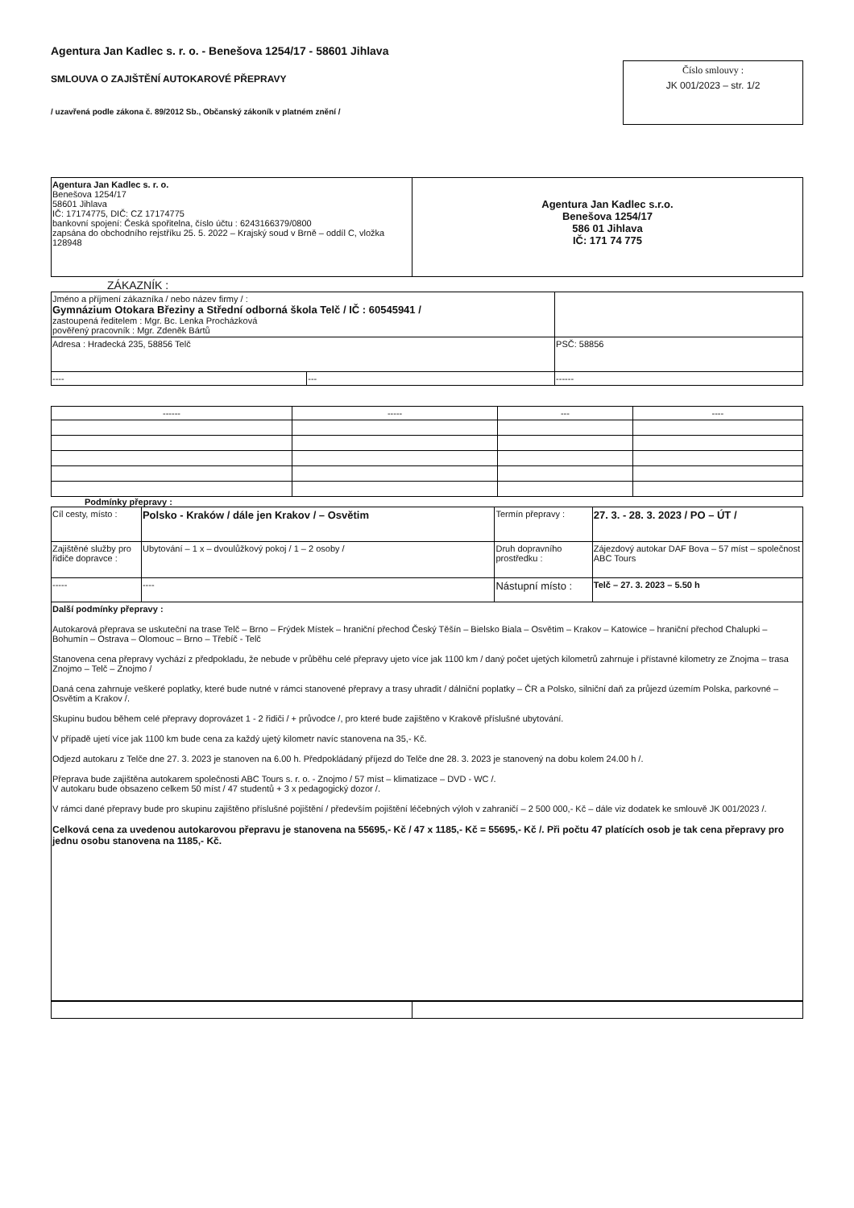Agentura Jan Kadlec s. r. o. - Benešova 1254/17 - 58601 Jihlava
SMLOUVA O ZAJIŠTĚNÍ AUTOKAROVÉ PŘEPRAVY
/ uzavřená podle zákona č. 89/2012 Sb., Občanský zákoník v platném znění /
Číslo smlouvy :
JK 001/2023 – str. 1/2
| Agentura Jan Kadlec s. r. o. Benešova 1254/17 58601 Jihlava IČ: 17174775, DIČ: CZ 17174775 bankovní spojení: Česká spořitelna, číslo účtu : 6243166379/0800 zapsána do obchodního rejstříku 25. 5. 2022 – Krajský soud v Brně – oddíl C, vložka 128948 | Agentura Jan Kadlec s.r.o. Benešova 1254/17 586 01 Jihlava IČ: 171 74 775 |
ZÁKAZNÍK :
| Jméno a příjmení zákazníka / nebo název firmy / : Gymnázium Otokara Březiny a Střední odborná škola Telč / IČ : 60545941 / zastoupená ředitelem : Mgr. Bc. Lenka Procházková pověřený pracovník : Mgr. Zdeněk Bártů | | |
| Adresa : Hradecká 235, 58856 Telč | | PSČ: 58856 |
| ---- | --- | ------ |
| ------ | ----- | --- | ---- |
Podmínky přepravy :
| Cíl cesty, místo : | Polsko - Kraków / dále jen Krakov / – Osvětim | Termín přepravy : | 27. 3. - 28. 3. 2023 / PO – ÚT / |
| Zajištěné služby pro řidiče dopravce : | Ubytování – 1 x – dvoulůžkový pokoj / 1 – 2 osoby / | Druh dopravního prostředku : | Zájezdový autokar DAF Bova – 57 míst – společnost ABC Tours |
| ----- | ---- | Nástupní místo : | Telč – 27. 3. 2023 – 5.50 h |
| Další podmínky přepravy : Autokarová přeprava se uskuteční na trase Telč – Brno – Frýdek Místek – hraniční přechod Český Těšín – Bielsko Biala – Osvětim – Krakov – Katowice – hraniční přechod Chalupki – Bohumín – Ostrava – Olomouc – Brno – Třebíč - Telč Stanovena cena přepravy vychází z předpokladu, že nebude v průběhu celé přepravy ujeto více jak 1100 km / daný počet ujetých kilometrů zahrnuje i přístavné kilometry ze Znojma – trasa Znojmo – Telč – Znojmo / Daná cena zahrnuje veškeré poplatky, které bude nutné v rámci stanovené přepravy a trasy uhradit / dálniční poplatky – ČR a Polsko, silniční daň za průjezd územím Polska, parkovné – Osvětim a Krakov /. Skupinu budou během celé přepravy doprovázet 1 - 2 řidiči / + průvodce /, pro které bude zajištěno v Krakově příslušné ubytování. V případě ujetí více jak 1100 km bude cena za každý ujetý kilometr navíc stanovena na 35,- Kč. Odjezd autokaru z Telče dne 27. 3. 2023 je stanoven na 6.00 h. Předpokládaný příjezd do Telče dne 28. 3. 2023 je stanovený na dobu kolem 24.00 h /. Přeprava bude zajištěna autokarem společnosti ABC Tours s. r. o. - Znojmo / 57 míst – klimatizace – DVD - WC /. V autokaru bude obsazeno celkem 50 míst / 47 studentů + 3 x pedagogický dozor /. V rámci dané přepravy bude pro skupinu zajištěno příslušné pojištění / především pojištění léčebných výloh v zahraničí – 2 500 000,- Kč – dále viz dodatek ke smlouvě JK 001/2023 /. Celková cena za uvedenou autokarovou přepravu je stanovena na 55695,- Kč / 47 x 1185,- Kč = 55695,- Kč /. Při počtu 47 platících osob je tak cena přepravy pro jednu osobu stanovena na 1185,- Kč. | | | |